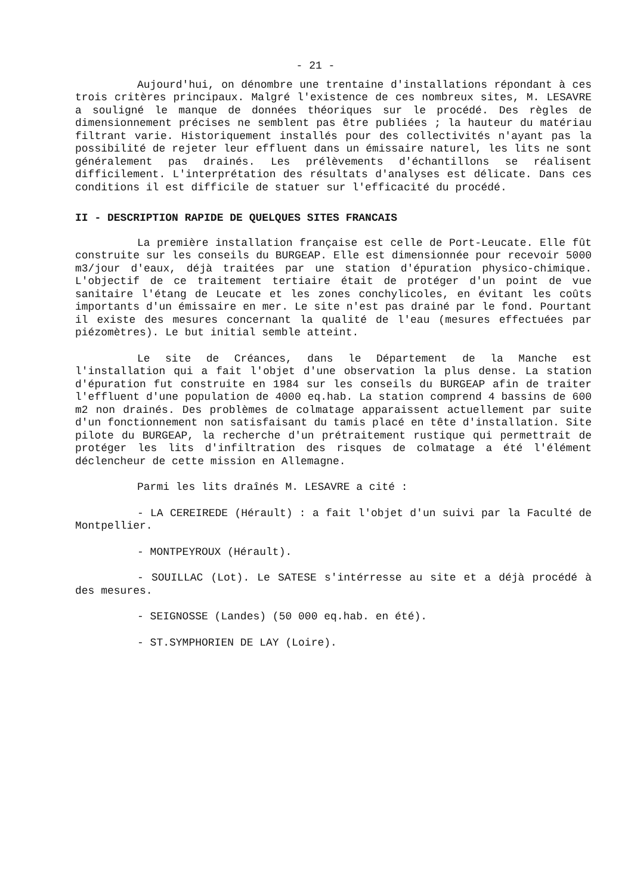- 21 -
Aujourd'hui, on dénombre une trentaine d'installations répondant à ces trois critères principaux. Malgré l'existence de ces nombreux sites, M. LESAVRE a souligné le manque de données théoriques sur le procédé. Des règles de dimensionnement précises ne semblent pas être publiées ; la hauteur du matériau filtrant varie. Historiquement installés pour des collectivités n'ayant pas la possibilité de rejeter leur effluent dans un émissaire naturel, les lits ne sont généralement pas drainés. Les prélèvements d'échantillons se réalisent difficilement. L'interprétation des résultats d'analyses est délicate. Dans ces conditions il est difficile de statuer sur l'efficacité du procédé.
II - DESCRIPTION RAPIDE DE QUELQUES SITES FRANCAIS
La première installation française est celle de Port-Leucate. Elle fût construite sur les conseils du BURGEAP. Elle est dimensionnée pour recevoir 5000 m3/jour d'eaux, déjà traitées par une station d'épuration physico-chimique. L'objectif de ce traitement tertiaire était de protéger d'un point de vue sanitaire l'étang de Leucate et les zones conchylicoles, en évitant les coûts importants d'un émissaire en mer. Le site n'est pas drainé par le fond. Pourtant il existe des mesures concernant la qualité de l'eau (mesures effectuées par piézomètres). Le but initial semble atteint.
Le site de Créances, dans le Département de la Manche est l'installation qui a fait l'objet d'une observation la plus dense. La station d'épuration fut construite en 1984 sur les conseils du BURGEAP afin de traiter l'effluent d'une population de 4000 eq.hab. La station comprend 4 bassins de 600 m2 non drainés. Des problèmes de colmatage apparaissent actuellement par suite d'un fonctionnement non satisfaisant du tamis placé en tête d'installation. Site pilote du BURGEAP, la recherche d'un prétraitement rustique qui permettrait de protéger les lits d'infiltration des risques de colmatage a été l'élément déclencheur de cette mission en Allemagne.
Parmi les lits draînés M. LESAVRE a cité :
- LA CEREIREDE (Hérault) : a fait l'objet d'un suivi par la Faculté de Montpellier.
- MONTPEYROUX (Hérault).
- SOUILLAC (Lot). Le SATESE s'intérresse au site et a déjà procédé à des mesures.
- SEIGNOSSE (Landes) (50 000 eq.hab. en été).
- ST.SYMPHORIEN DE LAY (Loire).